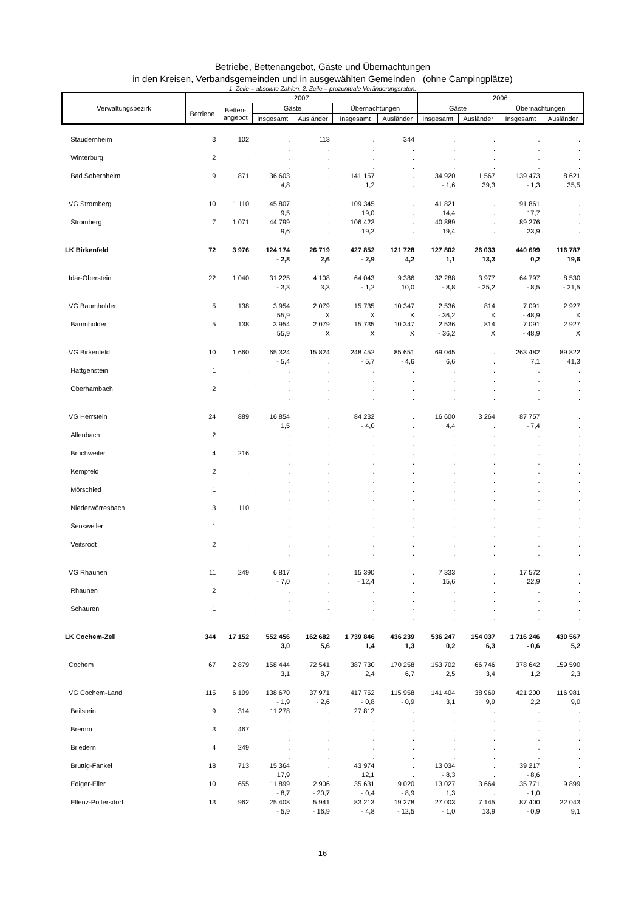Betriebe, Bettenangebot, Gäste und Übernachtungen
in den Kreisen, Verbandsgemeinden und in ausgewählten Gemeinden (ohne Campingplätze)
- 1. Zeile = absolute Zahlen. 2. Zeile = prozentuale Veränderungsraten. -
| Verwaltungsbezirk | 2007 | | | | | | 2006 | | | |
| --- | --- | --- | --- | --- | --- | --- | --- | --- | --- | --- |
| | Betriebe | Betten- angebot | Gäste | | Übernachtungen | | Gäste | | Übernachtungen | |
| | | | Insgesamt | Ausländer | Insgesamt | Ausländer | Insgesamt | Ausländer | Insgesamt | Ausländer |
| Staudernheim | 3 | 102 | . | 113 | . | 344 | . | . | . | . |
| | | | . | . | . | . | . | . | . | . |
| Winterburg | 2 | . | . | . | . | . | . | . | . | . |
| | | | . | . | . | . | . | . | . | . |
| Bad Sobernheim | 9 | 871 | 36 603 | . | 141 157 | . | 34 920 | 1 567 | 139 473 | 8 621 |
| | | | 4,8 | . | 1,2 | . | - 1,6 | 39,3 | - 1,3 | 35,5 |
| VG Stromberg | 10 | 1 110 | 45 807 | . | 109 345 | . | 41 821 | . | 91 861 | . |
| | | | 9,5 | . | 19,0 | . | 14,4 | . | 17,7 | . |
| Stromberg | 7 | 1 071 | 44 799 | . | 106 423 | . | 40 889 | . | 89 276 | . |
| | | | 9,6 | . | 19,2 | . | 19,4 | . | 23,9 | . |
| LK Birkenfeld | 72 | 3 976 | 124 174 | 26 719 | 427 852 | 121 728 | 127 802 | 26 033 | 440 699 | 116 787 |
| | | | - 2,8 | 2,6 | - 2,9 | 4,2 | 1,1 | 13,3 | 0,2 | 19,6 |
| Idar-Oberstein | 22 | 1 040 | 31 225 | 4 108 | 64 043 | 9 386 | 32 288 | 3 977 | 64 797 | 8 530 |
| | | | - 3,3 | 3,3 | - 1,2 | 10,0 | - 8,8 | - 25,2 | - 8,5 | - 21,5 |
| VG Baumholder | 5 | 138 | 3 954 | 2 079 | 15 735 | 10 347 | 2 536 | 814 | 7 091 | 2 927 |
| | | | 55,9 | X | X | X | - 36,2 | X | - 48,9 | X |
| Baumholder | 5 | 138 | 3 954 | 2 079 | 15 735 | 10 347 | 2 536 | 814 | 7 091 | 2 927 |
| | | | 55,9 | X | X | X | - 36,2 | X | - 48,9 | X |
| VG Birkenfeld | 10 | 1 660 | 65 324 | 15 824 | 248 452 | 85 651 | 69 045 | . | 263 482 | 89 822 |
| | | | - 5,4 | . | - 5,7 | - 4,6 | 6,6 | . | 7,1 | 41,3 |
| Hattgenstein | 1 | . | . | . | . | . | . | . | . | . |
| | | | . | . | . | . | . | . | . | . |
| Oberhambach | 2 | . | . | . | . | . | . | . | . | . |
| | | | . | . | . | . | . | . | . | . |
| VG Herrstein | 24 | 889 | 16 854 | . | 84 232 | . | 16 600 | 3 264 | 87 757 | . |
| | | | 1,5 | . | - 4,0 | . | 4,4 | . | - 7,4 | . |
| Allenbach | 2 | . | . | . | . | . | . | . | . | . |
| | | | . | . | . | . | . | . | . | . |
| Bruchweiler | 4 | 216 | . | . | . | . | . | . | . | . |
| | | | . | . | . | . | . | . | . | . |
| Kempfeld | 2 | . | . | . | . | . | . | . | . | . |
| | | | . | . | . | . | . | . | . | . |
| Mörschied | 1 | . | . | . | . | . | . | . | . | . |
| | | | . | . | . | . | . | . | . | . |
| Niederwörresbach | 3 | 110 | . | . | . | . | . | . | . | . |
| | | | . | . | . | . | . | . | . | . |
| Sensweiler | 1 | . | . | . | . | . | . | . | . | . |
| | | | . | . | . | . | . | . | . | . |
| Veitsrodt | 2 | . | . | . | . | . | . | . | . | . |
| | | | . | . | . | . | . | . | . | . |
| VG Rhaunen | 11 | 249 | 6 817 | . | 15 390 | . | 7 333 | . | 17 572 | . |
| | | | - 7,0 | . | - 12,4 | . | 15,6 | . | 22,9 | . |
| Rhaunen | 2 | . | . | . | . | . | . | . | . | . |
| | | | . | . | . | . | . | . | . | . |
| Schauren | 1 | . | . | - | . | - | . | . | . | . |
| | | | . | . | . | . | . | . | . | . |
| LK Cochem-Zell | 344 | 17 152 | 552 456 | 162 682 | 1 739 846 | 436 239 | 536 247 | 154 037 | 1 716 246 | 430 567 |
| | | | 3,0 | 5,6 | 1,4 | 1,3 | 0,2 | 6,3 | - 0,6 | 5,2 |
| Cochem | 67 | 2 879 | 158 444 | 72 541 | 387 730 | 170 258 | 153 702 | 66 746 | 378 642 | 159 590 |
| | | | 3,1 | 8,7 | 2,4 | 6,7 | 2,5 | 3,4 | 1,2 | 2,3 |
| VG Cochem-Land | 115 | 6 109 | 138 670 | 37 971 | 417 752 | 115 958 | 141 404 | 38 969 | 421 200 | 116 981 |
| | | | - 1,9 | - 2,6 | - 0,8 | - 0,9 | 3,1 | 9,9 | 2,2 | 9,0 |
| Beilstein | 9 | 314 | 11 278 | . | 27 812 | . | . | . | . | . |
| | | | . | . | . | . | . | . | . | . |
| Bremm | 3 | 467 | . | . | . | . | . | . | . | . |
| | | | . | . | . | . | . | . | . | . |
| Briedern | 4 | 249 | . | . | . | . | . | . | . | . |
| | | | . | . | . | . | . | . | . | . |
| Bruttig-Fankel | 18 | 713 | 15 364 | . | 43 974 | . | 13 034 | . | 39 217 | . |
| | | | 17,9 | . | 12,1 | . | - 8,3 | . | - 8,6 | . |
| Ediger-Eller | 10 | 655 | 11 899 | 2 906 | 35 631 | 9 020 | 13 027 | 3 664 | 35 771 | 9 899 |
| | | | - 8,7 | - 20,7 | - 0,4 | - 8,9 | 1,3 | . | - 1,0 | . |
| Ellenz-Poltersdorf | 13 | 962 | 25 408 | 5 941 | 83 213 | 19 278 | 27 003 | 7 145 | 87 400 | 22 043 |
| | | | - 5,9 | - 16,9 | - 4,8 | - 12,5 | - 1,0 | 13,9 | - 0,9 | 9,1 |
16